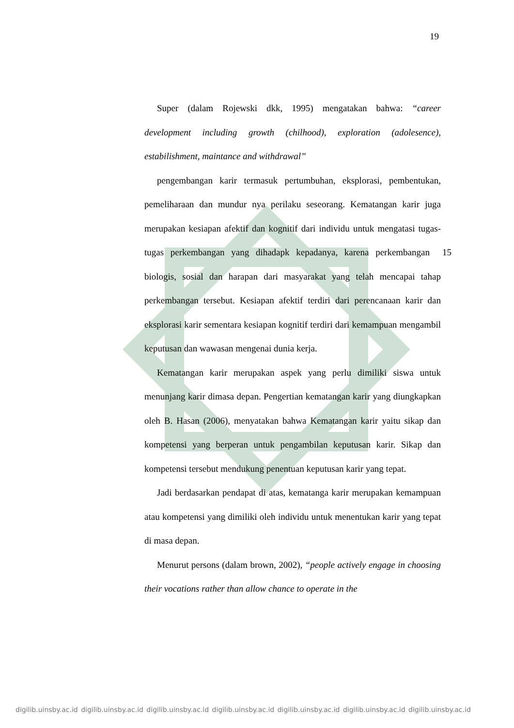19
Super (dalam Rojewski dkk, 1995) mengatakan bahwa: “career development including growth (chilhood), exploration (adolesence), estabilishment, maintance and withdrawal”
pengembangan karir termasuk pertumbuhan, eksplorasi, pembentukan, pemeliharaan dan mundur nya perilaku seseorang. Kematangan karir juga merupakan kesiapan afektif dan kognitif dari individu untuk mengatasi tugas-tugas perkembangan yang dihadapk 15 kepadanya, karena perkembangan biologis, sosial dan harapan dari masyarakat yang telah mencapai tahap perkembangan tersebut. Kesiapan afektif terdiri dari perencanaan karir dan eksplorasi karir sementara kesiapan kognitif terdiri dari kemampuan mengambil keputusan dan wawasan mengenai dunia kerja.
Kematangan karir merupakan aspek yang perlu dimiliki siswa untuk menunjang karir dimasa depan. Pengertian kematangan karir yang diungkapkan oleh B. Hasan (2006), menyatakan bahwa Kematangan karir yaitu sikap dan kompetensi yang berperan untuk pengambilan keputusan karir. Sikap dan kompetensi tersebut mendukung penentuan keputusan karir yang tepat.
Jadi berdasarkan pendapat di atas, kematanga karir merupakan kemampuan atau kompetensi yang dimiliki oleh individu untuk menentukan karir yang tepat di masa depan.
Menurut persons (dalam brown, 2002), “people actively engage in choosing their vocations rather than allow chance to operate in the
digilib.uinsby.ac.id digilib.uinsby.ac.id digilib.uinsby.ac.id digilib.uinsby.ac.id digilib.uinsby.ac.id digilib.uinsby.ac.id digilib.uinsby.ac.id